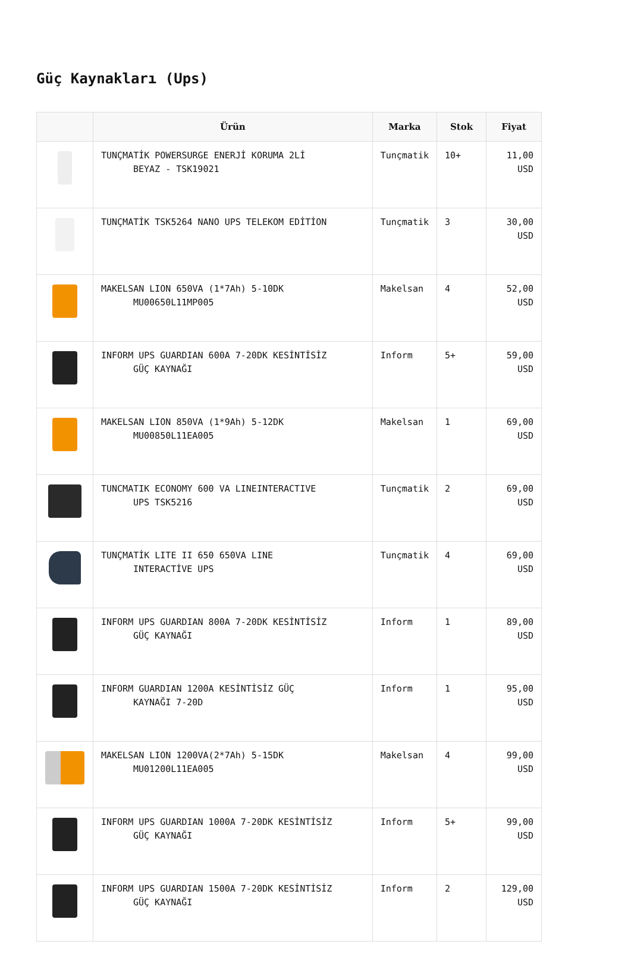Güç Kaynakları (Ups)
| | Ürün | Marka | Stok | Fiyat |
| --- | --- | --- | --- | --- |
| | TUNÇMATİK POWERSURGE ENERJİ KORUMA 2Lİ BEYAZ - TSK19021 | Tunçmatik | 10+ | 11,00 USD |
| | TUNÇMATİK TSK5264 NANO UPS TELEKOM EDİTİON | Tunçmatik | 3 | 30,00 USD |
| | MAKELSAN LION 650VA (1*7Ah) 5-10DK MU00650L11MP005 | Makelsan | 4 | 52,00 USD |
| | INFORM UPS GUARDIAN 600A 7-20DK KESİNTİSİZ GÜÇ KAYNAĞI | Inform | 5+ | 59,00 USD |
| | MAKELSAN LION 850VA (1*9Ah) 5-12DK MU00850L11EA005 | Makelsan | 1 | 69,00 USD |
| | TUNCMATIK ECONOMY 600 VA LINEINTERACTIVE UPS TSK5216 | Tunçmatik | 2 | 69,00 USD |
| | TUNÇMATİK LITE II 650 650VA LINE INTERACTİVE UPS | Tunçmatik | 4 | 69,00 USD |
| | INFORM UPS GUARDIAN 800A 7-20DK KESİNTİSİZ GÜÇ KAYNAĞI | Inform | 1 | 89,00 USD |
| | INFORM GUARDIAN 1200A KESİNTİSİZ GÜÇ KAYNAĞI 7-20D | Inform | 1 | 95,00 USD |
| | MAKELSAN LION 1200VA(2*7Ah) 5-15DK MU01200L11EA005 | Makelsan | 4 | 99,00 USD |
| | INFORM UPS GUARDIAN 1000A 7-20DK KESİNTİSİZ GÜÇ KAYNAĞI | Inform | 5+ | 99,00 USD |
| | INFORM UPS GUARDIAN 1500A 7-20DK KESİNTİSİZ GÜÇ KAYNAĞI | Inform | 2 | 129,00 USD |